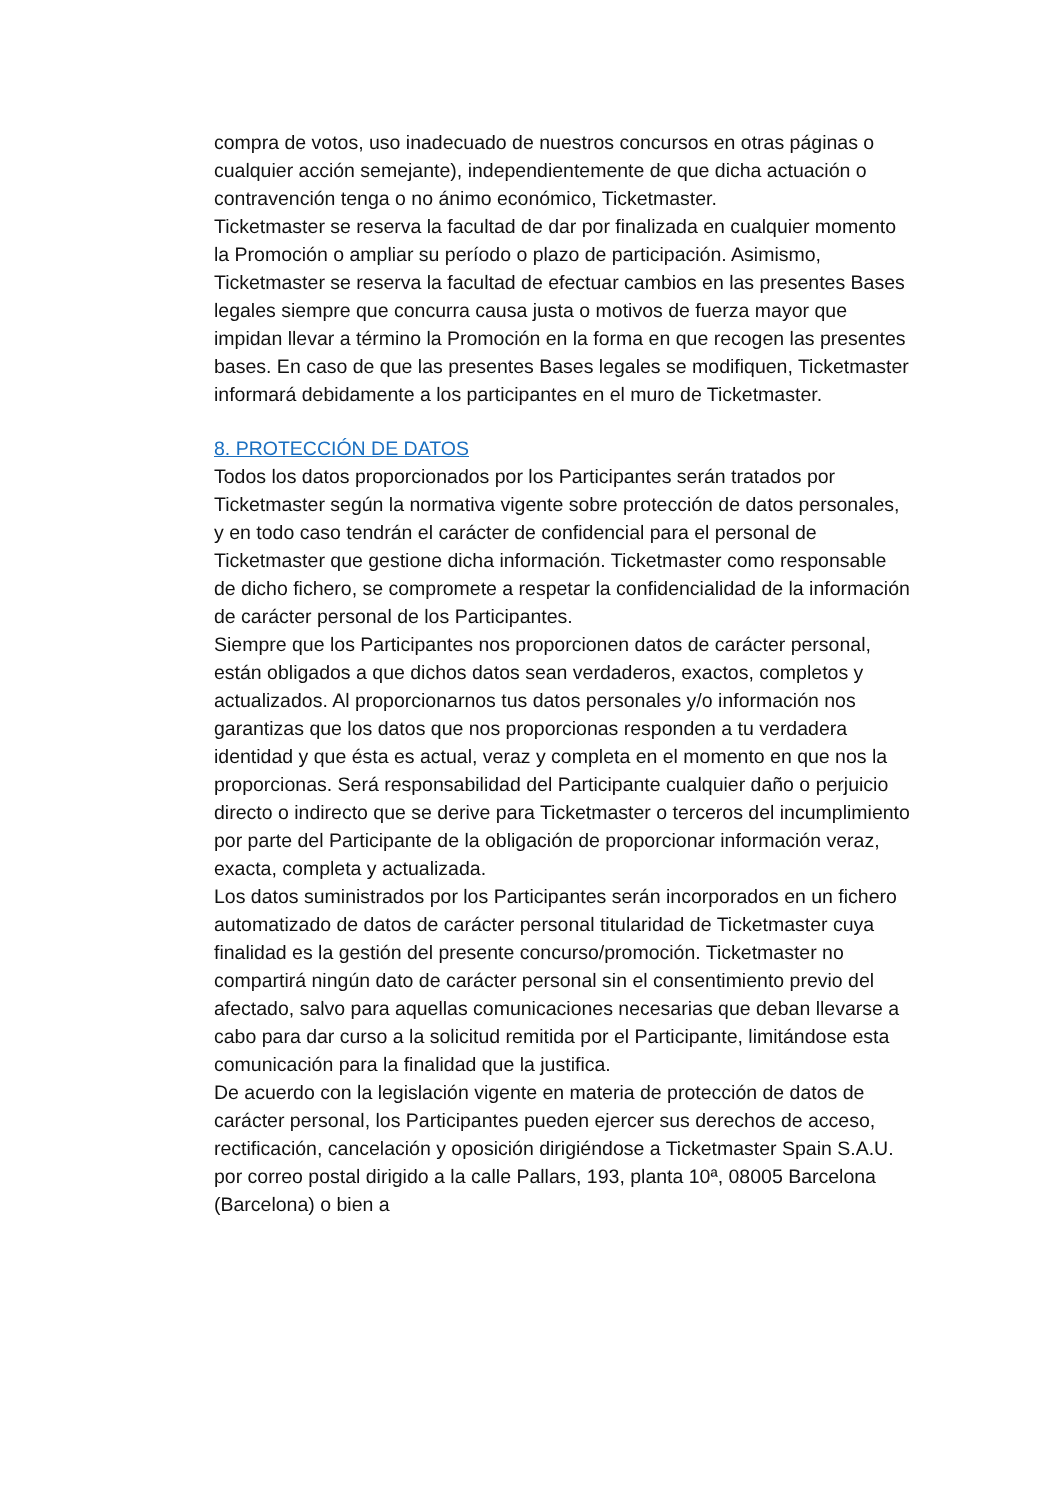compra de votos, uso inadecuado de nuestros concursos en otras páginas o cualquier acción semejante), independientemente de que dicha actuación o contravención tenga o no ánimo económico, Ticketmaster.
Ticketmaster se reserva la facultad de dar por finalizada en cualquier momento la Promoción o ampliar su período o plazo de participación. Asimismo, Ticketmaster se reserva la facultad de efectuar cambios en las presentes Bases legales siempre que concurra causa justa o motivos de fuerza mayor que impidan llevar a término la Promoción en la forma en que recogen las presentes bases. En caso de que las presentes Bases legales se modifiquen, Ticketmaster informará debidamente a los participantes en el muro de Ticketmaster.
8. PROTECCIÓN DE DATOS
Todos los datos proporcionados por los Participantes serán tratados por Ticketmaster según la normativa vigente sobre protección de datos personales, y en todo caso tendrán el carácter de confidencial para el personal de Ticketmaster que gestione dicha información. Ticketmaster como responsable de dicho fichero, se compromete a respetar la confidencialidad de la información de carácter personal de los Participantes.
Siempre que los Participantes nos proporcionen datos de carácter personal, están obligados a que dichos datos sean verdaderos, exactos, completos y actualizados. Al proporcionarnos tus datos personales y/o información nos garantizas que los datos que nos proporcionas responden a tu verdadera identidad y que ésta es actual, veraz y completa en el momento en que nos la proporcionas. Será responsabilidad del Participante cualquier daño o perjuicio directo o indirecto que se derive para Ticketmaster o terceros del incumplimiento por parte del Participante de la obligación de proporcionar información veraz, exacta, completa y actualizada.
Los datos suministrados por los Participantes serán incorporados en un fichero automatizado de datos de carácter personal titularidad de Ticketmaster cuya finalidad es la gestión del presente concurso/promoción. Ticketmaster no compartirá ningún dato de carácter personal sin el consentimiento previo del afectado, salvo para aquellas comunicaciones necesarias que deban llevarse a cabo para dar curso a la solicitud remitida por el Participante, limitándose esta comunicación para la finalidad que la justifica.
De acuerdo con la legislación vigente en materia de protección de datos de carácter personal, los Participantes pueden ejercer sus derechos de acceso, rectificación, cancelación y oposición dirigiéndose a Ticketmaster Spain S.A.U. por correo postal dirigido a la calle Pallars, 193, planta 10ª, 08005 Barcelona (Barcelona) o bien a